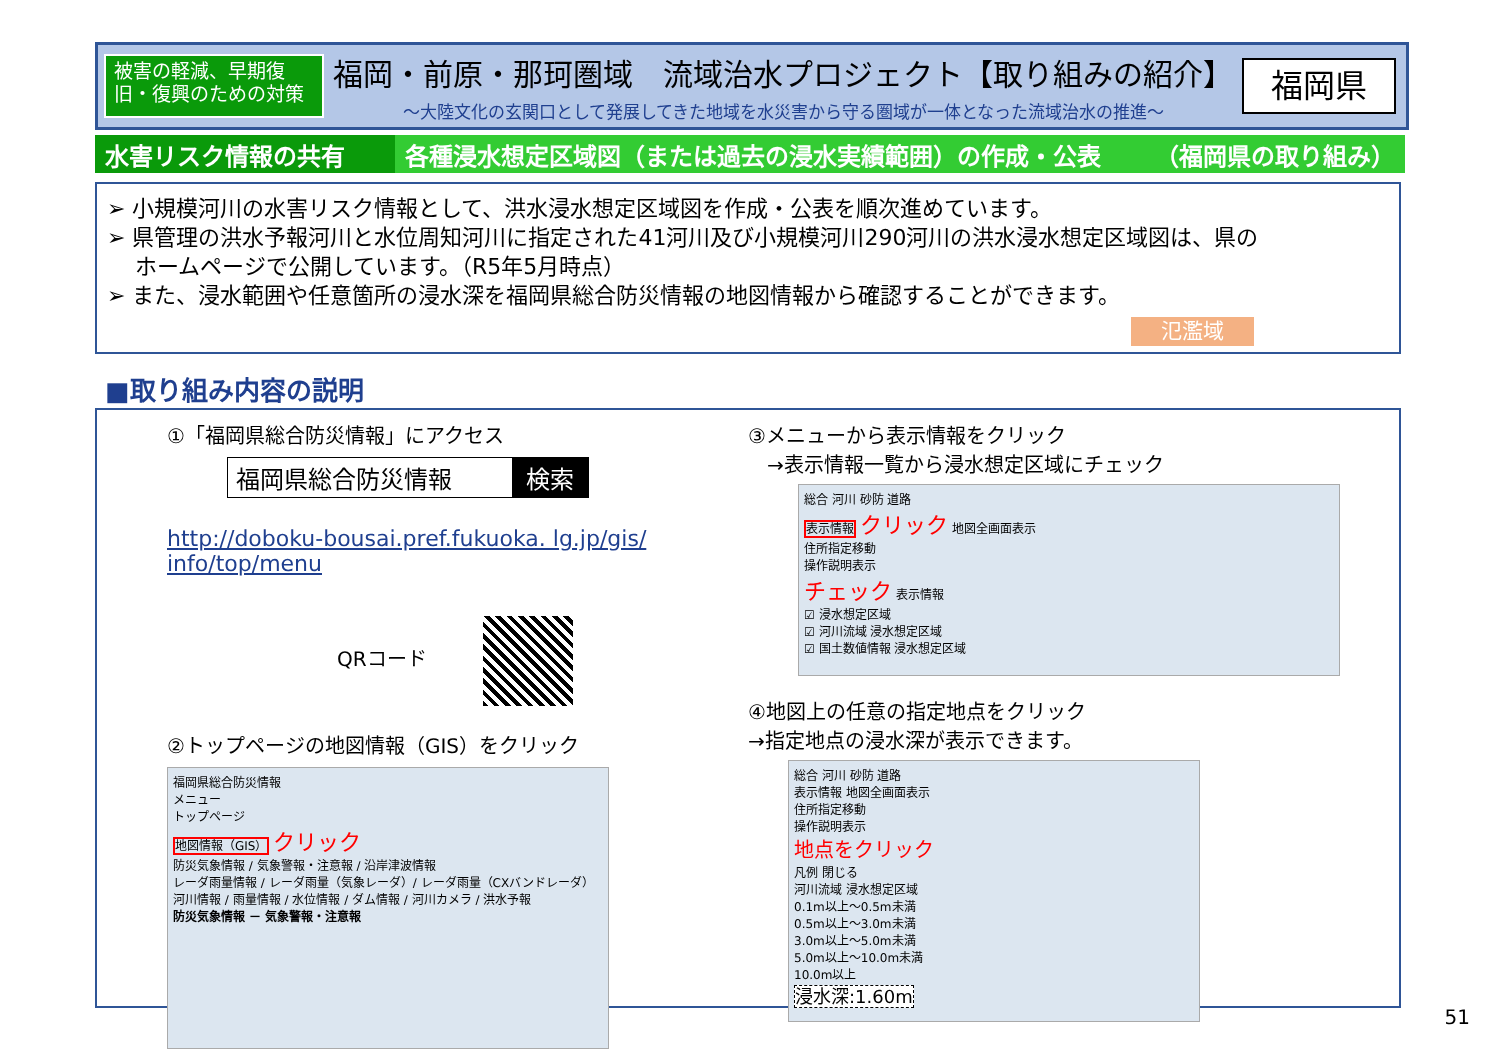被害の軽減、早期復旧・復興のための対策
福岡・前原・那珂圏域　流域治水プロジェクト【取り組みの紹介】
～大陸文化の玄関口として発展してきた地域を水災害から守る圏域が一体となった流域治水の推進～
福岡県
水害リスク情報の共有 各種浸水想定区域図（または過去の浸水実績範囲）の作成・公表 （福岡県の取り組み）
➢ 小規模河川の水害リスク情報として、洪水浸水想定区域図を作成・公表を順次進めています。
➢ 県管理の洪水予報河川と水位周知河川に指定された41河川及び小規模河川290河川の洪水浸水想定区域図は、県の
ホームページで公開しています。（R5年5月時点）
➢ また、浸水範囲や任意箇所の浸水深を福岡県総合防災情報の地図情報から確認することができます。
氾濫域
■取り組み内容の説明
①「福岡県総合防災情報」にアクセス
福岡県総合防災情報 検索
http://doboku-bousai.pref.fukuoka. lg.jp/gis/ info/top/menu
QRコード
②トップページの地図情報（GIS）をクリック
福岡県総合防災情報
メニュー
トップページ
地図情報（GIS） クリック
防災気象情報 / 気象警報・注意報 / 沿岸津波情報
レーダ雨量情報 / レーダ雨量（気象レーダ）/ レーダ雨量（CXバンドレーダ）
河川情報 / 雨量情報 / 水位情報 / ダム情報 / 河川カメラ / 洪水予報
防災気象情報 － 気象警報・注意報
③メニューから表示情報をクリック
→表示情報一覧から浸水想定区域にチェック
総合 河川 砂防 道路
表示情報 クリック 地図全画面表示
住所指定移動
操作説明表示
チェック 表示情報
☑ 浸水想定区域
☑ 河川流域 浸水想定区域
☑ 国土数値情報 浸水想定区域
④地図上の任意の指定地点をクリック
→指定地点の浸水深が表示できます。
総合 河川 砂防 道路
表示情報 地図全画面表示
住所指定移動
操作説明表示
地点をクリック
凡例 閉じる
河川流域 浸水想定区域
0.1m以上～0.5m未満
0.5m以上～3.0m未満
3.0m以上～5.0m未満
5.0m以上～10.0m未満
10.0m以上
浸水深:1.60m
51